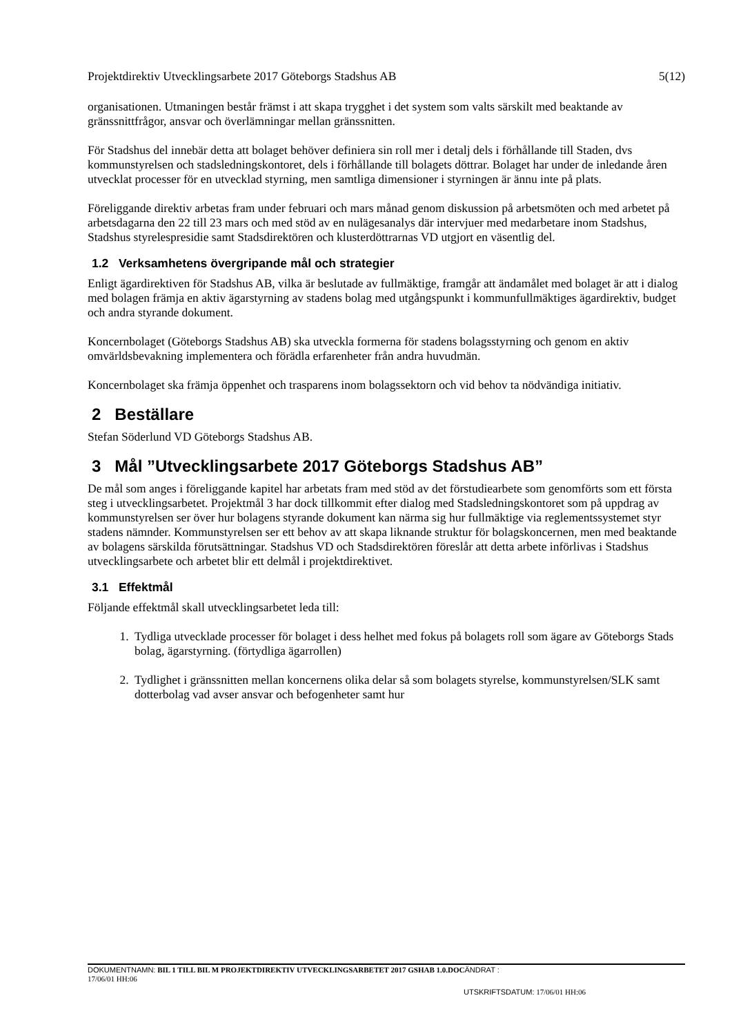Projektdirektiv Utvecklingsarbete 2017 Göteborgs Stadshus AB 5(12)
organisationen. Utmaningen består främst i att skapa trygghet i det system som valts särskilt med beaktande av gränssnittfrågor, ansvar och överlämningar mellan gränssnitten.
För Stadshus del innebär detta att bolaget behöver definiera sin roll mer i detalj dels i förhållande till Staden, dvs kommunstyrelsen och stadsledningskontoret, dels i förhållande till bolagets döttrar. Bolaget har under de inledande åren utvecklat processer för en utvecklad styrning, men samtliga dimensioner i styrningen är ännu inte på plats.
Föreliggande direktiv arbetas fram under februari och mars månad genom diskussion på arbetsmöten och med arbetet på arbetsdagarna den 22 till 23 mars och med stöd av en nulägesanalys där intervjuer med medarbetare inom Stadshus, Stadshus styrelespresidie samt Stadsdirektören och klusterdöttrarnas VD utgjort en väsentlig del.
1.2 Verksamhetens övergripande mål och strategier
Enligt ägardirektiven för Stadshus AB, vilka är beslutade av fullmäktige, framgår att ändamålet med bolaget är att i dialog med bolagen främja en aktiv ägarstyrning av stadens bolag med utgångspunkt i kommunfullmäktiges ägardirektiv, budget och andra styrande dokument.
Koncernbolaget (Göteborgs Stadshus AB) ska utveckla formerna för stadens bolagsstyrning och genom en aktiv omvärldsbevakning implementera och förädla erfarenheter från andra huvudmän.
Koncernbolaget ska främja öppenhet och trasparens inom bolagssektorn och vid behov ta nödvändiga initiativ.
2 Beställare
Stefan Söderlund VD Göteborgs Stadshus AB.
3 Mål ”Utvecklingsarbete 2017 Göteborgs Stadshus AB”
De mål som anges i föreliggande kapitel har arbetats fram med stöd av det förstudiearbete som genomförts som ett första steg i utvecklingsarbetet. Projektmål 3 har dock tillkommit efter dialog med Stadsledningskontoret som på uppdrag av kommunstyrelsen ser över hur bolagens styrande dokument kan närma sig hur fullmäktige via reglementssystemet styr stadens nämnder. Kommunstyrelsen ser ett behov av att skapa liknande struktur för bolagskoncernen, men med beaktande av bolagens särskilda förutsättningar. Stadshus VD och Stadsdirektören föreslår att detta arbete införlivas i Stadshus utvecklingsarbete och arbetet blir ett delmål i projektdirektivet.
3.1 Effektmål
Följande effektmål skall utvecklingsarbetet leda till:
1. Tydliga utvecklade processer för bolaget i dess helhet med fokus på bolagets roll som ägare av Göteborgs Stads bolag, ägarstyrning. (förtydliga ägarrollen)
2. Tydlighet i gränssnitten mellan koncernens olika delar så som bolagets styrelse, kommunstyrelsen/SLK samt dotterbolag vad avser ansvar och befogenheter samt hur
DOKUMENTNAMN: BIL 1 TILL BIL M PROJEKTDIREKTIV UTVECKLINGSARBETET 2017 GSHAB 1.0.DOC ÄNDRAT :
17/06/01 HH:06
UTSKRIFTSDATUM: 17/06/01 HH:06